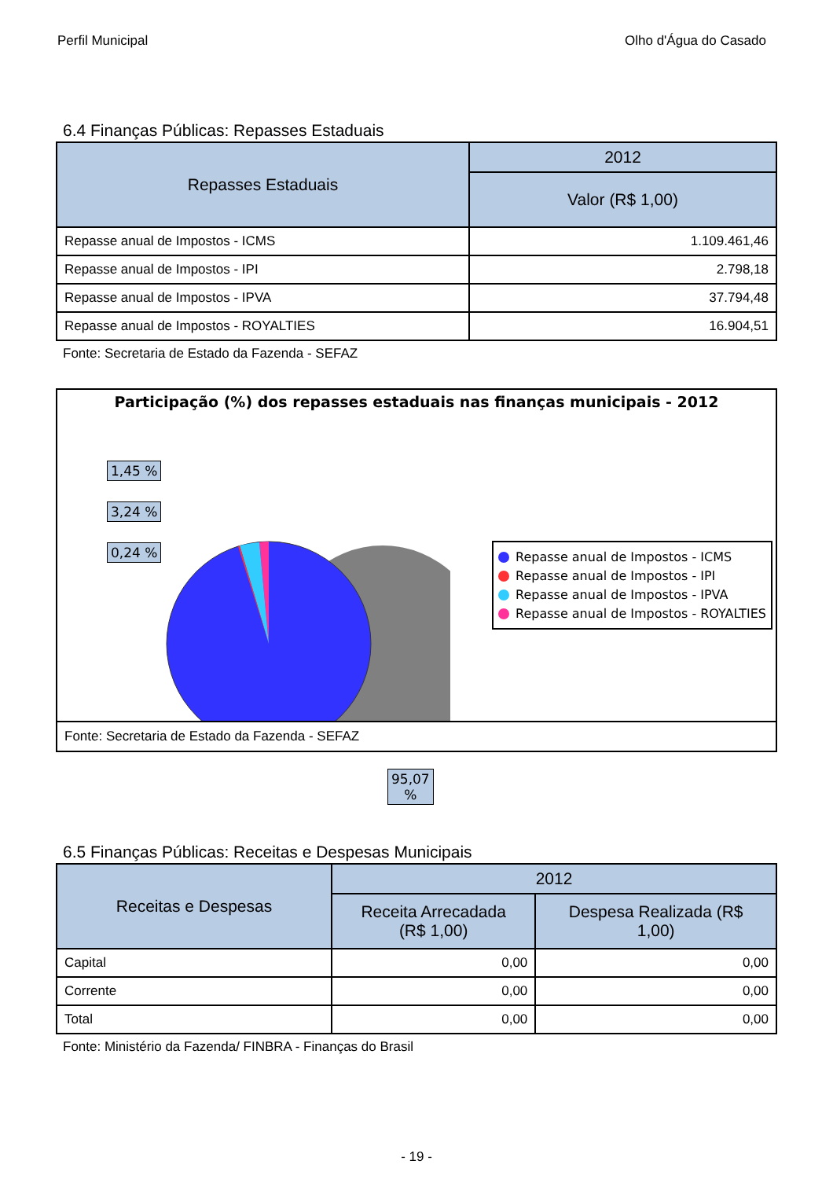Perfil Municipal Olho d'Água do Casado
6.4 Finanças Públicas: Repasses Estaduais
| Repasses Estaduais | 2012 |
| --- | --- |
| | Valor (R$ 1,00) |
| Repasse anual de Impostos - ICMS | 1.109.461,46 |
| Repasse anual de Impostos - IPI | 2.798,18 |
| Repasse anual de Impostos - IPVA | 37.794,48 |
| Repasse anual de Impostos - ROYALTIES | 16.904,51 |
Fonte: Secretaria de Estado da Fazenda - SEFAZ
Participação (%) dos repasses estaduais nas finanças municipais - 2012
1,45 %
3,24 %
0,24 %
95,07
%
Repasse anual de Impostos - ICMS
Repasse anual de Impostos - IPI
Repasse anual de Impostos - IPVA
Repasse anual de Impostos - ROYALTIES
Fonte: Secretaria de Estado da Fazenda - SEFAZ
6.5 Finanças Públicas: Receitas e Despesas Municipais
| Receitas e Despesas | 2012 | |
| --- | --- | --- |
| | Receita Arrecadada (R$ 1,00) | Despesa Realizada (R$ 1,00) |
| Capital | 0,00 | 0,00 |
| Corrente | 0,00 | 0,00 |
| Total | 0,00 | 0,00 |
Fonte: Ministério da Fazenda/ FINBRA - Finanças do Brasil
- 19 -